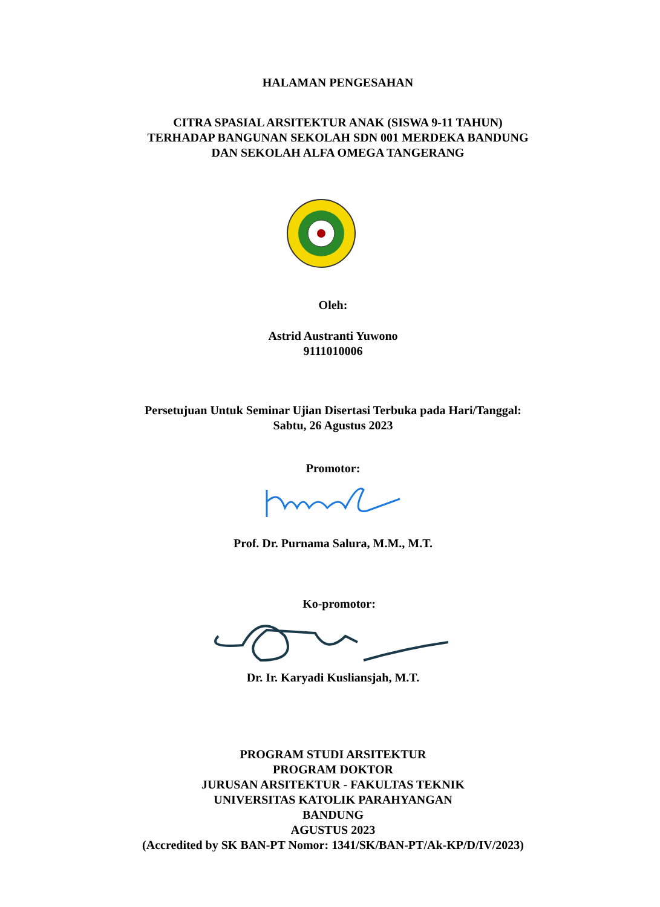HALAMAN PENGESAHAN
CITRA SPASIAL ARSITEKTUR ANAK (SISWA 9-11 TAHUN)
TERHADAP BANGUNAN SEKOLAH SDN 001 MERDEKA BANDUNG
DAN SEKOLAH ALFA OMEGA TANGERANG
Oleh:
Astrid Austranti Yuwono
9111010006
Persetujuan Untuk Seminar Ujian Disertasi Terbuka pada Hari/Tanggal:
Sabtu, 26 Agustus 2023
Promotor:
Prof. Dr. Purnama Salura, M.M., M.T.
Ko-promotor:
Dr. Ir. Karyadi Kusliansjah, M.T.
PROGRAM STUDI ARSITEKTUR
PROGRAM DOKTOR
JURUSAN ARSITEKTUR - FAKULTAS TEKNIK
UNIVERSITAS KATOLIK PARAHYANGAN
BANDUNG
AGUSTUS 2023
(Accredited by SK BAN-PT Nomor: 1341/SK/BAN-PT/Ak-KP/D/IV/2023)